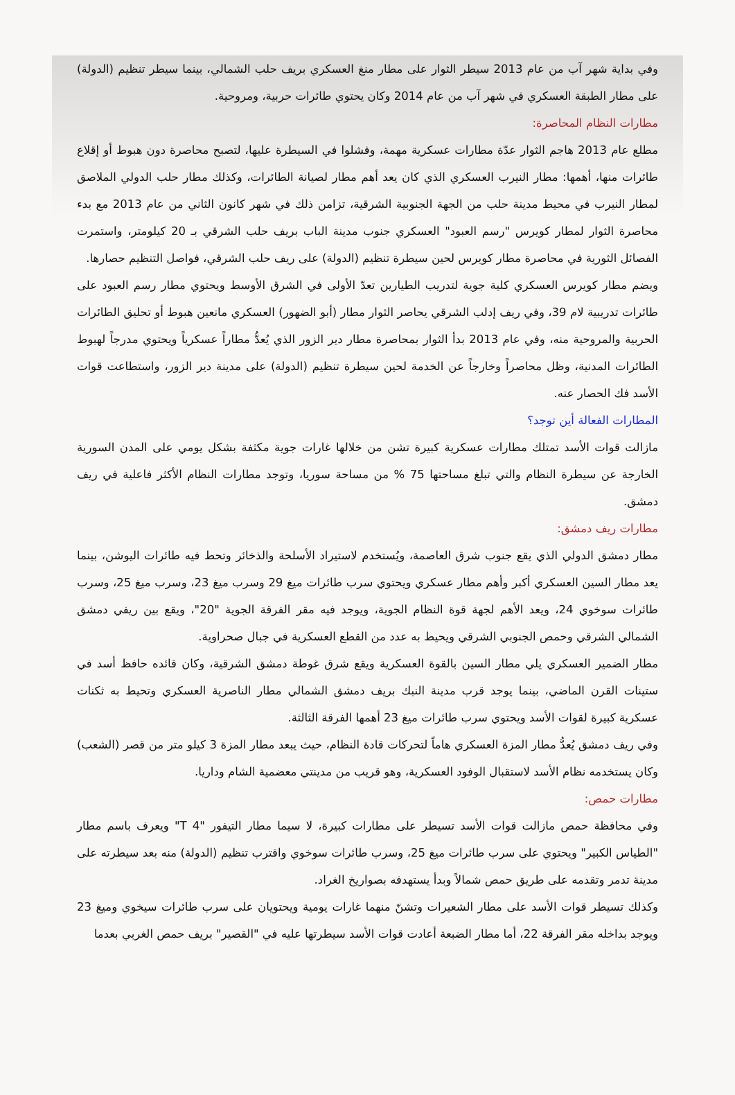وفي بداية شهر آب من عام 2013 سيطر الثوار على مطار منغ العسكري بريف حلب الشمالي، بينما سيطر تنظيم (الدولة) على مطار الطبقة العسكري في شهر آب من عام 2014 وكان يحتوي طائرات حربية، ومروحية.
مطارات النظام المحاصرة:
مطلع عام 2013 هاجم الثوار عدّة مطارات عسكرية مهمة، وفشلوا في السيطرة عليها، لتصبح محاصرة دون هبوط أو إقلاع طائرات منها، أهمها: مطار النيرب العسكري الذي كان يعد أهم مطار لصيانة الطائرات، وكذلك مطار حلب الدولي الملاصق لمطار النيرب في محيط مدينة حلب من الجهة الجنوبية الشرقية، تزامن ذلك في شهر كانون الثاني من عام 2013 مع بدء محاصرة الثوار لمطار كويرس "رسم العبود" العسكري جنوب مدينة الباب بريف حلب الشرقي بـ 20 كيلومتر، واستمرت الفصائل الثورية في محاصرة مطار كويرس لحين سيطرة تنظيم (الدولة) على ريف حلب الشرقي، فواصل التنظيم حصارها.
ويضم مطار كويرس العسكري كلية جوية لتدريب الطيارين تعدّ الأولى في الشرق الأوسط ويحتوي مطار رسم العبود على طائرات تدريبية لام 39، وفي ريف إدلب الشرقي يحاصر الثوار مطار (أبو الضهور) العسكري مانعين هبوط أو تحليق الطائرات الحربية والمروحية منه، وفي عام 2013 بدأ الثوار بمحاصرة مطار دير الزور الذي يُعدُّ مطاراً عسكرياً ويحتوي مدرجاً لهبوط الطائرات المدنية، وظل محاصراً وخارجاً عن الخدمة لحين سيطرة تنظيم (الدولة) على مدينة دير الزور، واستطاعت قوات الأسد فك الحصار عنه.
المطارات الفعالة أين توجد؟
مازالت قوات الأسد تمتلك مطارات عسكرية كبيرة تشن من خلالها غارات جوية مكثفة بشكل يومي على المدن السورية الخارجة عن سيطرة النظام والتي تبلغ مساحتها 75 % من مساحة سوريا، وتوجد مطارات النظام الأكثر فاعلية في ريف دمشق.
مطارات ريف دمشق:
مطار دمشق الدولي الذي يقع جنوب شرق العاصمة، ويُستخدم لاستيراد الأسلحة والذخائر وتحط فيه طائرات اليوشن، بينما يعد مطار السين العسكري أكبر وأهم مطار عسكري ويحتوي سرب طائرات ميغ 29 وسرب ميغ 23، وسرب ميغ 25، وسرب طائرات سوخوي 24، ويعد الأهم لجهة قوة النظام الجوية، ويوجد فيه مقر الفرقة الجوية "20"، ويقع بين ريفي دمشق الشمالي الشرقي وحمص الجنوبي الشرقي ويحيط به عدد من القطع العسكرية في جبال صحراوية.
مطار الضمير العسكري يلي مطار السين بالقوة العسكرية ويقع شرق غوطة دمشق الشرقية، وكان قائده حافظ أسد في ستينات القرن الماضي، بينما يوجد قرب مدينة النبك بريف دمشق الشمالي مطار الناصرية العسكري وتحيط به ثكنات عسكرية كبيرة لقوات الأسد ويحتوي سرب طائرات ميغ 23 أهمها الفرقة الثالثة.
وفي ريف دمشق يُعدُّ مطار المزة العسكري هاماً لتحركات قادة النظام، حيث يبعد مطار المزة 3 كيلو متر من قصر (الشعب) وكان يستخدمه نظام الأسد لاستقبال الوفود العسكرية، وهو قريب من مدينتي معضمية الشام وداريا.
مطارات حمص:
وفي محافظة حمص مازالت قوات الأسد تسيطر على مطارات كبيرة، لا سيما مطار التيفور "T 4" ويعرف باسم مطار "الطياس الكبير" ويحتوي على سرب طائرات ميغ 25، وسرب طائرات سوخوي واقترب تنظيم (الدولة) منه بعد سيطرته على مدينة تدمر وتقدمه على طريق حمص شمالاً وبدأ يستهدفه بصواريخ الغراد.
وكذلك تسيطر قوات الأسد على مطار الشعيرات وتشنّ منهما غارات يومية ويحتويان على سرب طائرات سيخوي وميغ 23 ويوجد بداخله مقر الفرقة 22، أما مطار الضبعة أعادت قوات الأسد سيطرتها عليه في "القصير" بريف حمص الغربي بعدما